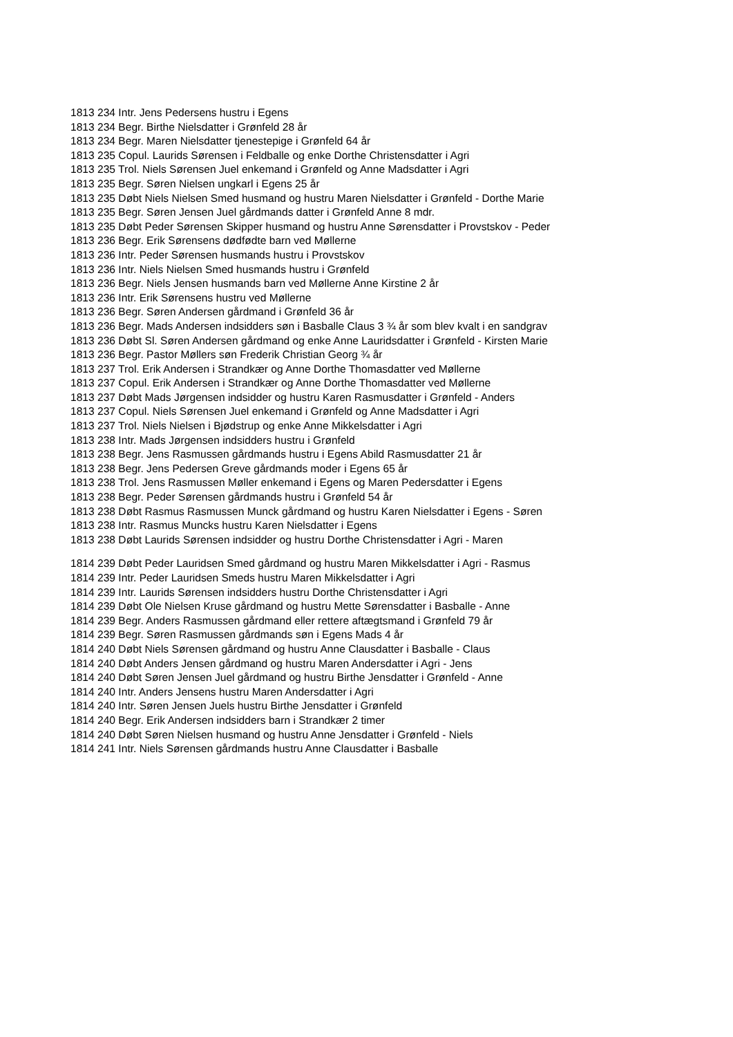1813 234 Intr. Jens Pedersens hustru i Egens
1813 234 Begr. Birthe Nielsdatter i Grønfeld 28 år
1813 234 Begr. Maren Nielsdatter tjenestepige i Grønfeld 64 år
1813 235 Copul. Laurids Sørensen i Feldballe og enke Dorthe Christensdatter i Agri
1813 235 Trol. Niels Sørensen Juel enkemand i Grønfeld og Anne Madsdatter i Agri
1813 235 Begr. Søren Nielsen ungkarl i Egens 25 år
1813 235 Døbt Niels Nielsen Smed husmand og hustru Maren Nielsdatter i Grønfeld - Dorthe Marie
1813 235 Begr. Søren Jensen Juel gårdmands datter i Grønfeld Anne 8 mdr.
1813 235 Døbt Peder Sørensen Skipper husmand og hustru Anne Sørensdatter i Provstskov - Peder
1813 236 Begr. Erik Sørensens dødfødte barn ved Møllerne
1813 236 Intr. Peder Sørensen husmands hustru i Provstskov
1813 236 Intr. Niels Nielsen Smed husmands hustru i Grønfeld
1813 236 Begr. Niels Jensen husmands barn ved Møllerne Anne Kirstine 2 år
1813 236 Intr. Erik Sørensens hustru ved Møllerne
1813 236 Begr. Søren Andersen gårdmand i Grønfeld 36 år
1813 236 Begr. Mads Andersen indsidders søn i Basballe Claus 3 ¾ år som blev kvalt i en sandgrav
1813 236 Døbt Sl. Søren Andersen gårdmand og enke Anne Lauridsdatter i Grønfeld - Kirsten Marie
1813 236 Begr. Pastor Møllers søn Frederik Christian Georg ¾ år
1813 237 Trol. Erik Andersen i Strandkær og Anne Dorthe Thomasdatter ved Møllerne
1813 237 Copul. Erik Andersen i Strandkær og Anne Dorthe Thomasdatter ved Møllerne
1813 237 Døbt Mads Jørgensen indsidder og hustru Karen Rasmusdatter i Grønfeld - Anders
1813 237 Copul. Niels Sørensen Juel enkemand i Grønfeld og Anne Madsdatter i Agri
1813 237 Trol. Niels Nielsen i Bjødstrup og enke Anne Mikkelsdatter i Agri
1813 238 Intr. Mads Jørgensen indsidders hustru i Grønfeld
1813 238 Begr. Jens Rasmussen gårdmands hustru i Egens Abild Rasmusdatter 21 år
1813 238 Begr. Jens Pedersen Greve gårdmands moder i Egens 65 år
1813 238 Trol. Jens Rasmussen Møller enkemand i Egens og Maren Pedersdatter i Egens
1813 238 Begr. Peder Sørensen gårdmands hustru i Grønfeld 54 år
1813 238 Døbt Rasmus Rasmussen Munck gårdmand og hustru Karen Nielsdatter i Egens - Søren
1813 238 Intr. Rasmus Muncks hustru Karen Nielsdatter i Egens
1813 238 Døbt Laurids Sørensen indsidder og hustru Dorthe Christensdatter i Agri - Maren
1814 239 Døbt Peder Lauridsen Smed gårdmand og hustru Maren Mikkelsdatter i Agri - Rasmus
1814 239 Intr. Peder Lauridsen Smeds hustru Maren Mikkelsdatter i Agri
1814 239 Intr. Laurids Sørensen indsidders hustru Dorthe Christensdatter i Agri
1814 239 Døbt Ole Nielsen Kruse gårdmand og hustru Mette Sørensdatter i Basballe - Anne
1814 239 Begr. Anders Rasmussen gårdmand eller rettere aftægtsmand i Grønfeld 79 år
1814 239 Begr. Søren Rasmussen gårdmands søn i Egens Mads 4 år
1814 240 Døbt Niels Sørensen gårdmand og hustru Anne Clausdatter i Basballe - Claus
1814 240 Døbt Anders Jensen gårdmand og hustru Maren Andersdatter i Agri - Jens
1814 240 Døbt Søren Jensen Juel gårdmand og hustru Birthe Jensdatter i Grønfeld - Anne
1814 240 Intr. Anders Jensens hustru Maren Andersdatter i Agri
1814 240 Intr. Søren Jensen Juels hustru Birthe Jensdatter i Grønfeld
1814 240 Begr. Erik Andersen indsidders barn i Strandkær 2 timer
1814 240 Døbt Søren Nielsen husmand og hustru Anne Jensdatter i Grønfeld - Niels
1814 241 Intr. Niels Sørensen gårdmands hustru Anne Clausdatter i Basballe